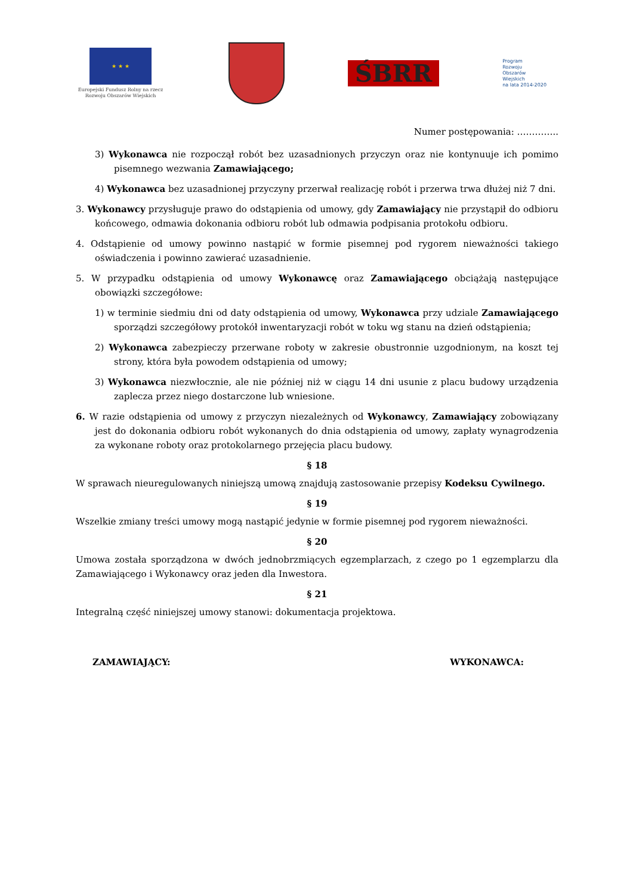★ ★ ★
Europejski Fundusz Rolny na rzecz Rozwoju Obszarów Wiejskich
ŚBRR
Program
Rozwoju
Obszarów
Wiejskich
na lata 2014-2020
Numer postępowania: …………..
3) Wykonawca nie rozpoczął robót bez uzasadnionych przyczyn oraz nie kontynuuje ich pomimo pisemnego wezwania Zamawiającego;
4) Wykonawca bez uzasadnionej przyczyny przerwał realizację robót i przerwa trwa dłużej niż 7 dni.
3. Wykonawcy przysługuje prawo do odstąpienia od umowy, gdy Zamawiający nie przystąpił do odbioru końcowego, odmawia dokonania odbioru robót lub odmawia podpisania protokołu odbioru.
4. Odstąpienie od umowy powinno nastąpić w formie pisemnej pod rygorem nieważności takiego oświadczenia i powinno zawierać uzasadnienie.
5. W przypadku odstąpienia od umowy Wykonawcę oraz Zamawiającego obciążają następujące obowiązki szczegółowe:
1) w terminie siedmiu dni od daty odstąpienia od umowy, Wykonawca przy udziale Zamawiającego sporządzi szczegółowy protokół inwentaryzacji robót w toku wg stanu na dzień odstąpienia;
2) Wykonawca zabezpieczy przerwane roboty w zakresie obustronnie uzgodnionym, na koszt tej strony, która była powodem odstąpienia od umowy;
3) Wykonawca niezwłocznie, ale nie później niż w ciągu 14 dni usunie z placu budowy urządzenia zaplecza przez niego dostarczone lub wniesione.
6. W razie odstąpienia od umowy z przyczyn niezależnych od Wykonawcy, Zamawiający zobowiązany jest do dokonania odbioru robót wykonanych do dnia odstąpienia od umowy, zapłaty wynagrodzenia za wykonane roboty oraz protokolarnego przejęcia placu budowy.
§ 18
W sprawach nieuregulowanych niniejszą umową znajdują zastosowanie przepisy Kodeksu Cywilnego.
§ 19
Wszelkie zmiany treści umowy mogą nastąpić jedynie w formie pisemnej pod rygorem nieważności.
§ 20
Umowa została sporządzona w dwóch jednobrzmiących egzemplarzach, z czego po 1 egzemplarzu dla Zamawiającego i Wykonawcy oraz jeden dla Inwestora.
§ 21
Integralną część niniejszej umowy stanowi: dokumentacja projektowa.
ZAMAWIAJĄCY: WYKONAWCA: